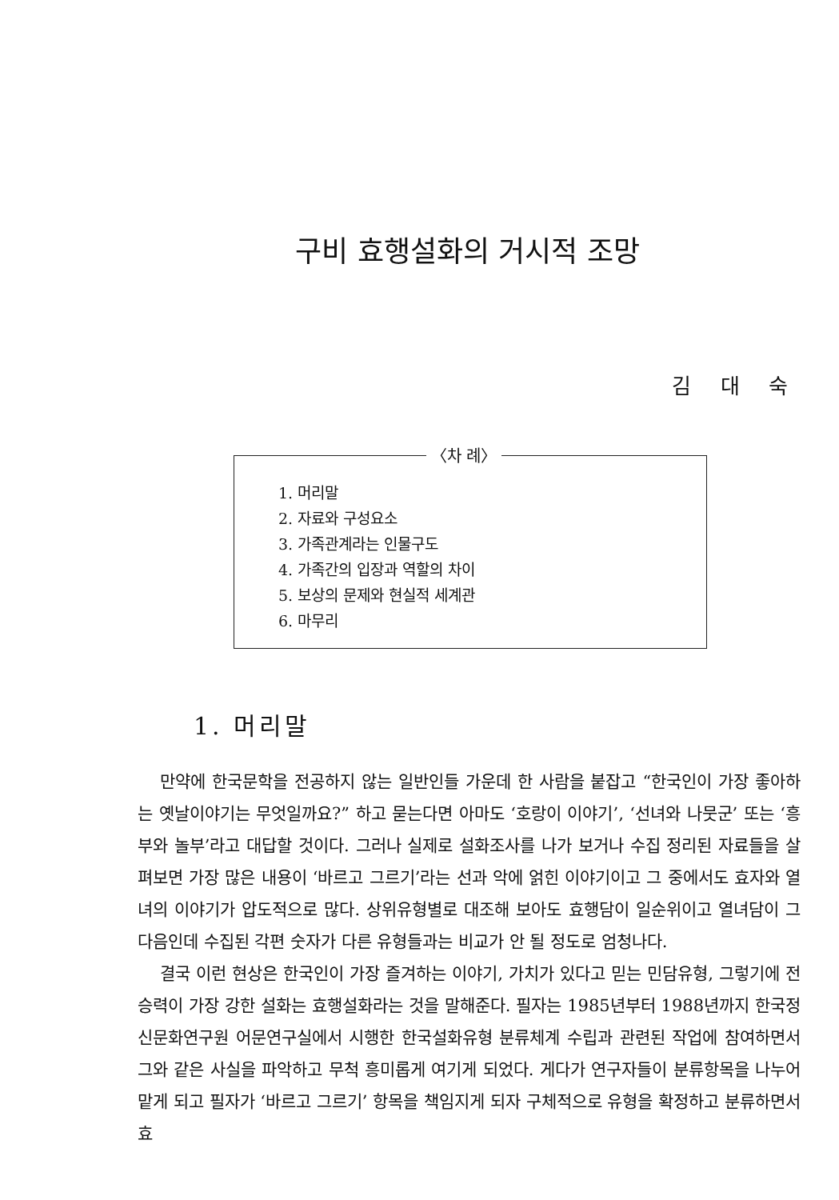구비 효행설화의 거시적 조망
김 대 숙
〈차 례〉
1. 머리말
2. 자료와 구성요소
3. 가족관계라는 인물구도
4. 가족간의 입장과 역할의 차이
5. 보상의 문제와 현실적 세계관
6. 마무리
1. 머리말
만약에 한국문학을 전공하지 않는 일반인들 가운데 한 사람을 붙잡고 “한국인이 가장 좋아하는 옛날이야기는 무엇일까요?” 하고 묻는다면 아마도 ‘호랑이 이야기’, ‘선녀와 나뭇군’ 또는 ‘흥부와 놀부’라고 대답할 것이다. 그러나 실제로 설화조사를 나가 보거나 수집 정리된 자료들을 살펴보면 가장 많은 내용이 ‘바르고 그르기’라는 선과 악에 얽힌 이야기이고 그 중에서도 효자와 열녀의 이야기가 압도적으로 많다. 상위유형별로 대조해 보아도 효행담이 일순위이고 열녀담이 그 다음인데 수집된 각편 숫자가 다른 유형들과는 비교가 안 될 정도로 엄청나다.
결국 이런 현상은 한국인이 가장 즐겨하는 이야기, 가치가 있다고 믿는 민담유형, 그렇기에 전승력이 가장 강한 설화는 효행설화라는 것을 말해준다. 필자는 1985년부터 1988년까지 한국정신문화연구원 어문연구실에서 시행한 한국설화유형 분류체계 수립과 관련된 작업에 참여하면서 그와 같은 사실을 파악하고 무척 흥미롭게 여기게 되었다. 게다가 연구자들이 분류항목을 나누어 맡게 되고 필자가 ‘바르고 그르기’ 항목을 책임지게 되자 구체적으로 유형을 확정하고 분류하면서 효